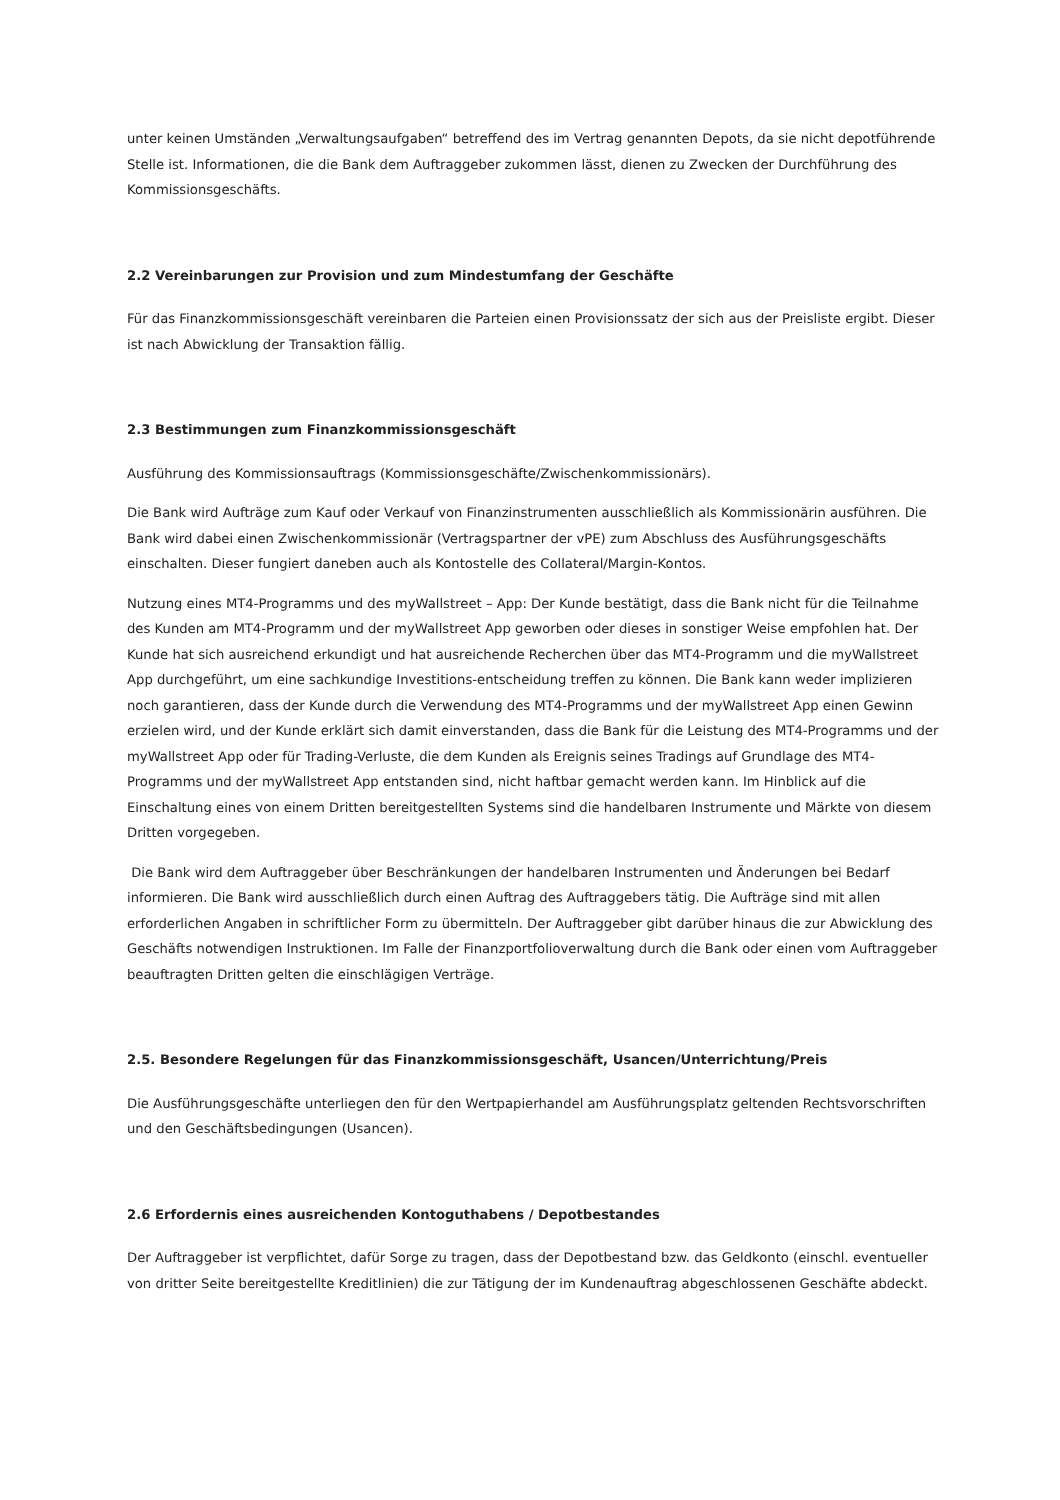unter keinen Umständen „Verwaltungsaufgaben“ betreffend des im Vertrag genannten Depots, da sie nicht depotführende Stelle ist. Informationen, die die Bank dem Auftraggeber zukommen lässt, dienen zu Zwecken der Durchführung des Kommissionsgeschäfts.
2.2 Vereinbarungen zur Provision und zum Mindestumfang der Geschäfte
Für das Finanzkommissionsgeschäft vereinbaren die Parteien einen Provisionssatz der sich aus der Preisliste ergibt. Dieser ist nach Abwicklung der Transaktion fällig.
2.3 Bestimmungen zum Finanzkommissionsgeschäft
Ausführung des Kommissionsauftrags (Kommissionsgeschäfte/Zwischenkommissionärs).
Die Bank wird Aufträge zum Kauf oder Verkauf von Finanzinstrumenten ausschließlich als Kommissionärin ausführen. Die Bank wird dabei einen Zwischenkommissionär (Vertragspartner der vPE) zum Abschluss des Ausführungsgeschäfts einschalten. Dieser fungiert daneben auch als Kontostelle des Collateral/Margin-Kontos.
Nutzung eines MT4-Programms und des myWallstreet – App: Der Kunde bestätigt, dass die Bank nicht für die Teilnahme des Kunden am MT4-Programm und der myWallstreet App geworben oder dieses in sonstiger Weise empfohlen hat. Der Kunde hat sich ausreichend erkundigt und hat ausreichende Recherchen über das MT4-Programm und die myWallstreet App durchgeführt, um eine sachkundige Investitions-entscheidung treffen zu können. Die Bank kann weder implizieren noch garantieren, dass der Kunde durch die Verwendung des MT4-Programms und der myWallstreet App einen Gewinn erzielen wird, und der Kunde erklärt sich damit einverstanden, dass die Bank für die Leistung des MT4-Programms und der myWallstreet App oder für Trading-Verluste, die dem Kunden als Ereignis seines Tradings auf Grundlage des MT4-Programms und der myWallstreet App entstanden sind, nicht haftbar gemacht werden kann. Im Hinblick auf die Einschaltung eines von einem Dritten bereitgestellten Systems sind die handelbaren Instrumente und Märkte von diesem Dritten vorgegeben.
Die Bank wird dem Auftraggeber über Beschränkungen der handelbaren Instrumenten und Änderungen bei Bedarf informieren. Die Bank wird ausschließlich durch einen Auftrag des Auftraggebers tätig. Die Aufträge sind mit allen erforderlichen Angaben in schriftlicher Form zu übermitteln. Der Auftraggeber gibt darüber hinaus die zur Abwicklung des Geschäfts notwendigen Instruktionen. Im Falle der Finanzportfolioverwaltung durch die Bank oder einen vom Auftraggeber beauftragten Dritten gelten die einschlägigen Verträge.
2.5. Besondere Regelungen für das Finanzkommissionsgeschäft, Usancen/Unterrichtung/Preis
Die Ausführungsgeschäfte unterliegen den für den Wertpapierhandel am Ausführungsplatz geltenden Rechtsvorschriften und den Geschäftsbedingungen (Usancen).
2.6 Erfordernis eines ausreichenden Kontoguthabens / Depotbestandes
Der Auftraggeber ist verpflichtet, dafür Sorge zu tragen, dass der Depotbestand bzw. das Geldkonto (einschl. eventueller von dritter Seite bereitgestellte Kreditlinien) die zur Tätigung der im Kundenauftrag abgeschlossenen Geschäfte abdeckt.